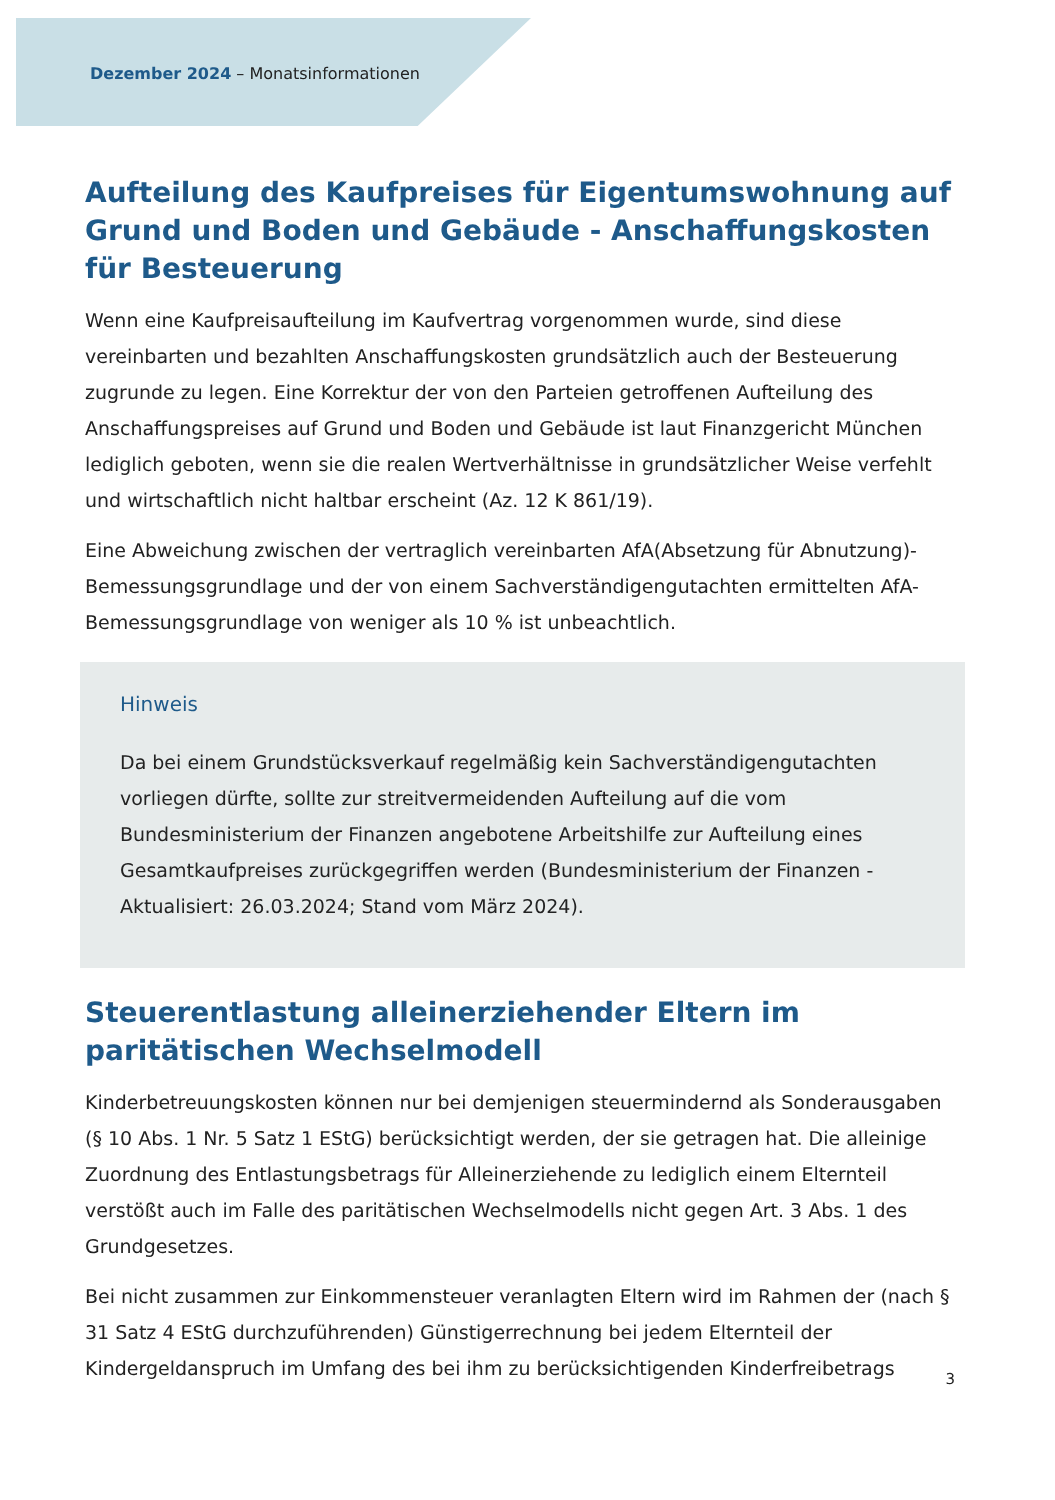Dezember 2024 – Monatsinformationen
Aufteilung des Kaufpreises für Eigentumswohnung auf Grund und Boden und Gebäude - Anschaffungskosten für Besteuerung
Wenn eine Kaufpreisaufteilung im Kaufvertrag vorgenommen wurde, sind diese vereinbarten und bezahlten Anschaffungskosten grundsätzlich auch der Besteuerung zugrunde zu legen. Eine Korrektur der von den Parteien getroffenen Aufteilung des Anschaffungspreises auf Grund und Boden und Gebäude ist laut Finanzgericht München lediglich geboten, wenn sie die realen Wertverhältnisse in grundsätzlicher Weise verfehlt und wirtschaftlich nicht haltbar erscheint (Az. 12 K 861/19).
Eine Abweichung zwischen der vertraglich vereinbarten AfA(Absetzung für Abnutzung)-Bemessungsgrundlage und der von einem Sachverständigengutachten ermittelten AfA-Bemessungsgrundlage von weniger als 10 % ist unbeachtlich.
Hinweis
Da bei einem Grundstücksverkauf regelmäßig kein Sachverständigengutachten vorliegen dürfte, sollte zur streitvermeidenden Aufteilung auf die vom Bundesministerium der Finanzen angebotene Arbeitshilfe zur Aufteilung eines Gesamtkaufpreises zurückgegriffen werden (Bundesministerium der Finanzen - Aktualisiert: 26.03.2024; Stand vom März 2024).
Steuerentlastung alleinerziehender Eltern im paritätischen Wechselmodell
Kinderbetreuungskosten können nur bei demjenigen steuermindernd als Sonderausgaben (§ 10 Abs. 1 Nr. 5 Satz 1 EStG) berücksichtigt werden, der sie getragen hat. Die alleinige Zuordnung des Entlastungsbetrags für Alleinerziehende zu lediglich einem Elternteil verstößt auch im Falle des paritätischen Wechselmodells nicht gegen Art. 3 Abs. 1 des Grundgesetzes.
Bei nicht zusammen zur Einkommensteuer veranlagten Eltern wird im Rahmen der (nach § 31 Satz 4 EStG durchzuführenden) Günstigerrechnung bei jedem Elternteil der Kindergeldanspruch im Umfang des bei ihm zu berücksichtigenden Kinderfreibetrags
3